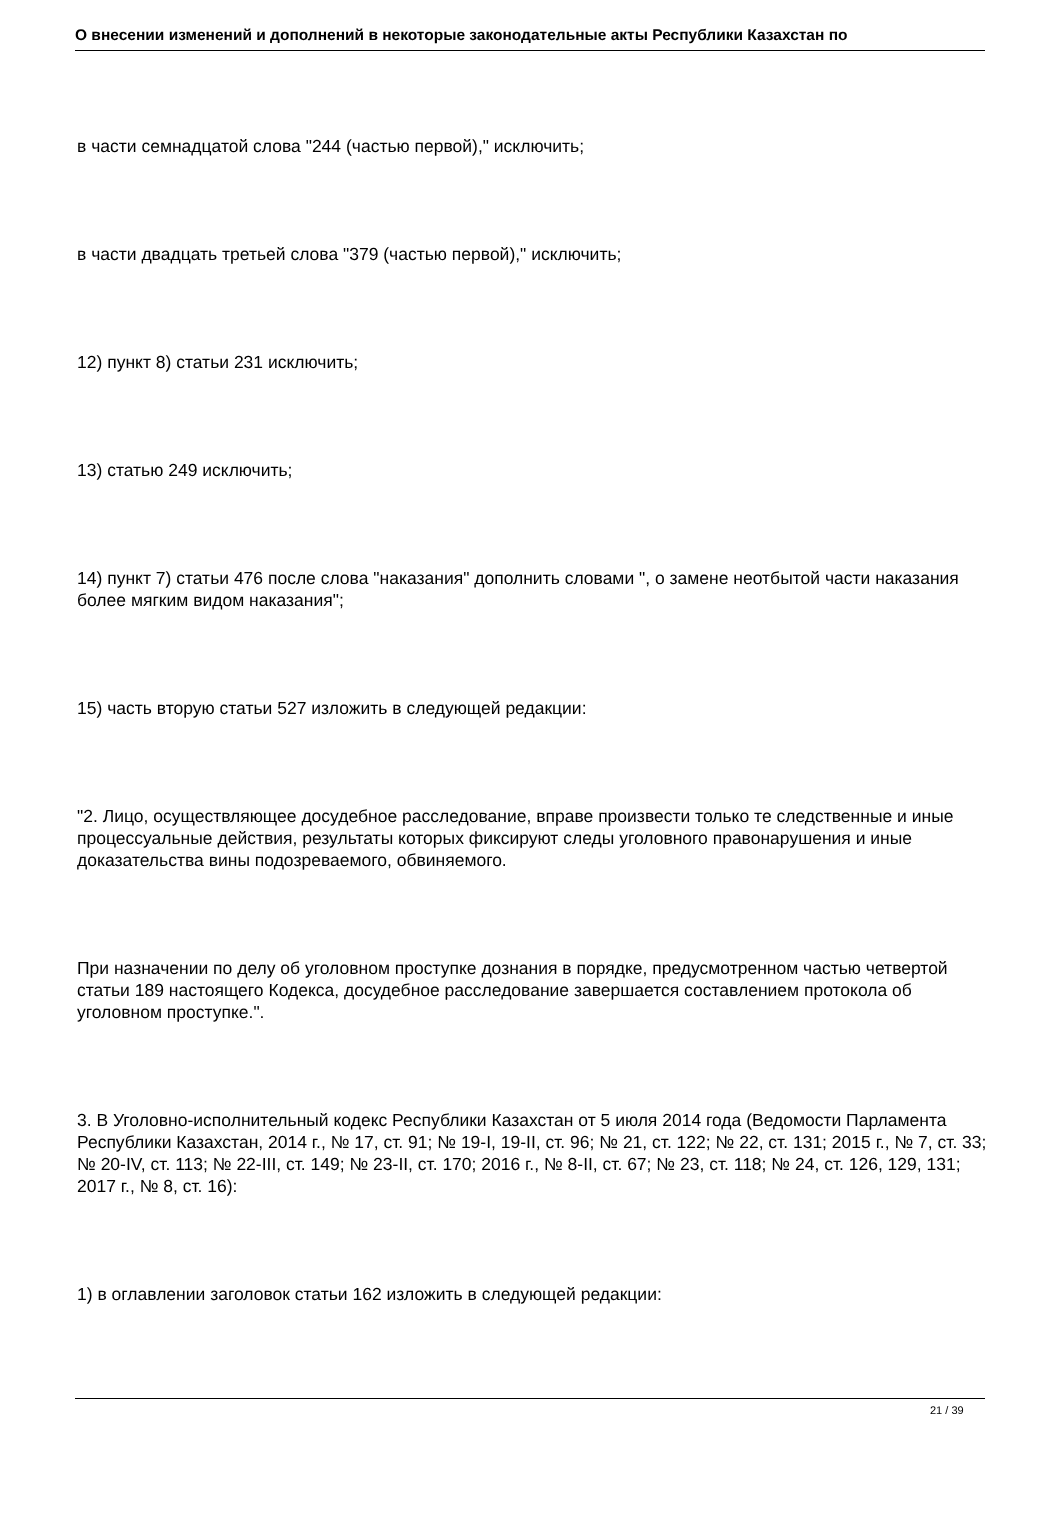О внесении изменений и дополнений в некоторые законодательные акты Республики Казахстан по
в части семнадцатой слова "244 (частью первой)," исключить;
в части двадцать третьей слова "379 (частью первой)," исключить;
12) пункт 8) статьи 231 исключить;
13) статью 249 исключить;
14) пункт 7) статьи 476 после слова "наказания" дополнить словами ", о замене неотбытой части наказания более мягким видом наказания";
15) часть вторую статьи 527 изложить в следующей редакции:
"2. Лицо, осуществляющее досудебное расследование, вправе произвести только те следственные и иные процессуальные действия, результаты которых фиксируют следы уголовного правонарушения и иные доказательства вины подозреваемого, обвиняемого.
При назначении по делу об уголовном проступке дознания в порядке, предусмотренном частью четвертой статьи 189 настоящего Кодекса, досудебное расследование завершается составлением протокола об уголовном проступке.".
3. В Уголовно-исполнительный кодекс Республики Казахстан от 5 июля 2014 года (Ведомости Парламента Республики Казахстан, 2014 г., № 17, ст. 91; № 19-I, 19-II, ст. 96; № 21, ст. 122; № 22, ст. 131; 2015 г., № 7, ст. 33; № 20-IV, ст. 113; № 22-III, ст. 149; № 23-II, ст. 170; 2016 г., № 8-II, ст. 67; № 23, ст. 118; № 24, ст. 126, 129, 131; 2017 г., № 8, ст. 16):
1) в оглавлении заголовок статьи 162 изложить в следующей редакции:
21 / 39